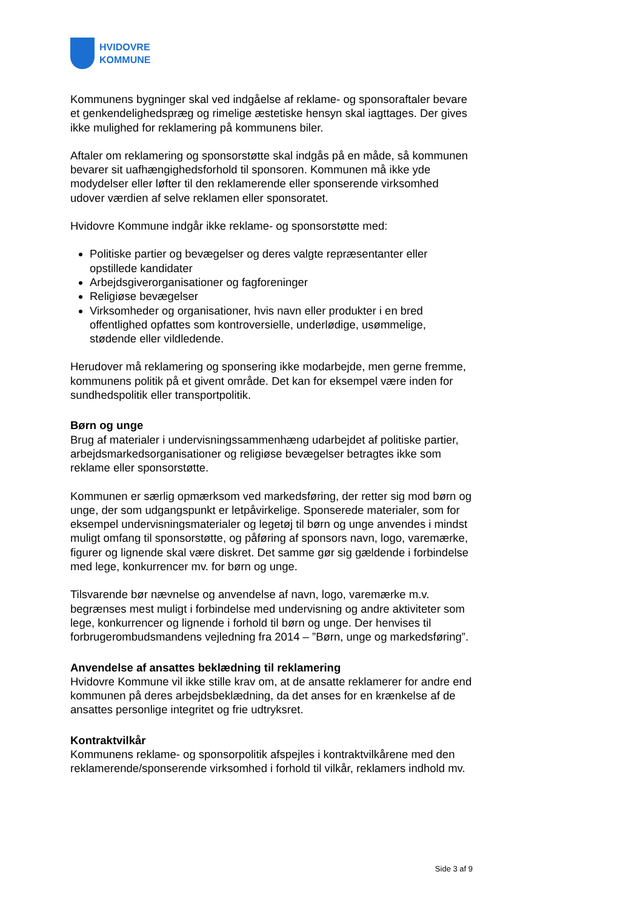HVIDOVRE
KOMMUNE
Kommunens bygninger skal ved indgåelse af reklame- og sponsoraftaler bevare et genkendelighedspræg og rimelige æstetiske hensyn skal iagttages. Der gives ikke mulighed for reklamering på kommunens biler.
Aftaler om reklamering og sponsorstøtte skal indgås på en måde, så kommunen bevarer sit uafhængighedsforhold til sponsoren. Kommunen må ikke yde modydelser eller løfter til den reklamerende eller sponserende virksomhed udover værdien af selve reklamen eller sponsoratet.
Hvidovre Kommune indgår ikke reklame- og sponsorstøtte med:
Politiske partier og bevægelser og deres valgte repræsentanter eller opstillede kandidater
Arbejdsgiverorganisationer og fagforeninger
Religiøse bevægelser
Virksomheder og organisationer, hvis navn eller produkter i en bred offentlighed opfattes som kontroversielle, underlødige, usømmelige, stødende eller vildledende.
Herudover må reklamering og sponsering ikke modarbejde, men gerne fremme, kommunens politik på et givent område. Det kan for eksempel være inden for sundhedspolitik eller transportpolitik.
Børn og unge
Brug af materialer i undervisningssammenhæng udarbejdet af politiske partier, arbejdsmarkedsorganisationer og religiøse bevægelser betragtes ikke som reklame eller sponsorstøtte.
Kommunen er særlig opmærksom ved markedsføring, der retter sig mod børn og unge, der som udgangspunkt er letpåvirkelige. Sponserede materialer, som for eksempel undervisningsmaterialer og legetøj til børn og unge anvendes i mindst muligt omfang til sponsorstøtte, og påføring af sponsors navn, logo, varemærke, figurer og lignende skal være diskret. Det samme gør sig gældende i forbindelse med lege, konkurrencer mv. for børn og unge.
Tilsvarende bør nævnelse og anvendelse af navn, logo, varemærke m.v. begrænses mest muligt i forbindelse med undervisning og andre aktiviteter som lege, konkurrencer og lignende i forhold til børn og unge. Der henvises til forbrugerombudsmandens vejledning fra 2014 – ”Børn, unge og markedsføring”.
Anvendelse af ansattes beklædning til reklamering
Hvidovre Kommune vil ikke stille krav om, at de ansatte reklamerer for andre end kommunen på deres arbejdsbeklædning, da det anses for en krænkelse af de ansattes personlige integritet og frie udtryksret.
Kontraktvilkår
Kommunens reklame- og sponsorpolitik afspejles i kontraktvilkårene med den reklamerende/sponserende virksomhed i forhold til vilkår, reklamers indhold mv.
Side 3 af 9